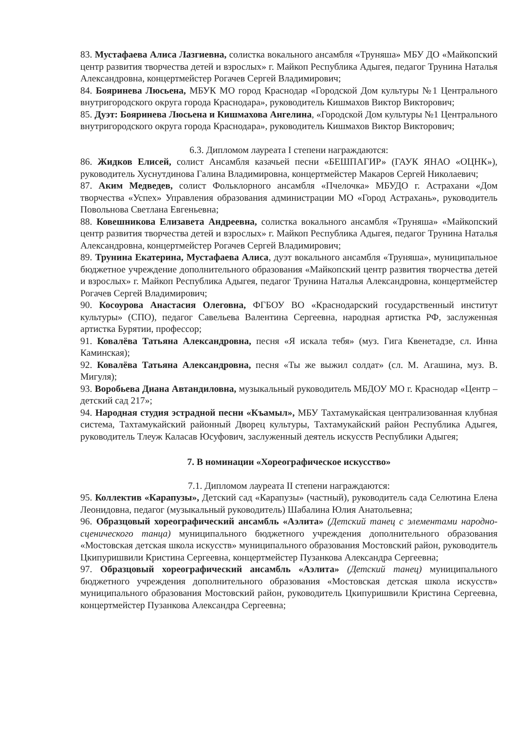83. Мустафаева Алиса Лазгиевна, солистка вокального ансамбля «Труняша» МБУ ДО «Майкопский центр развития творчества детей и взрослых» г. Майкоп Республика Адыгея, педагог Трунина Наталья Александровна, концертмейстер Рогачев Сергей Владимирович;
84. Бояринева Люсьена, МБУК МО город Краснодар «Городской Дом культуры №1 Центрального внутригородского округа города Краснодара», руководитель Кишмахов Виктор Викторович;
85. Дуэт: Бояринева Люсьена и Кишмахова Ангелина, «Городской Дом культуры №1 Центрального внутригородского округа города Краснодара», руководитель Кишмахов Виктор Викторович;
6.3. Дипломом лауреата I степени награждаются:
86. Жидков Елисей, солист Ансамбля казачьей песни «БЕШПАГИР» (ГАУК ЯНАО «ОЦНК»), руководитель Хуснутдинова Галина Владимировна, концертмейстер Макаров Сергей Николаевич;
87. Аким Медведев, солист Фольклорного ансамбля «Пчелочка» МБУДО г. Астрахани «Дом творчества «Успех» Управления образования администрации МО «Город Астрахань», руководитель Повольнова Светлана Евгеньевна;
88. Ковешникова Елизавета Андреевна, солистка вокального ансамбля «Труняша» «Майкопский центр развития творчества детей и взрослых» г. Майкоп Республика Адыгея, педагог Трунина Наталья Александровна, концертмейстер Рогачев Сергей Владимирович;
89. Трунина Екатерина, Мустафаева Алиса, дуэт вокального ансамбля «Труняша», муниципальное бюджетное учреждение дополнительного образования «Майкопский центр развития творчества детей и взрослых» г. Майкоп Республика Адыгея, педагог Трунина Наталья Александровна, концертмейстер Рогачев Сергей Владимирович;
90. Косоурова Анастасия Олеговна, ФГБОУ ВО «Краснодарский государственный институт культуры» (СПО), педагог Савельева Валентина Сергеевна, народная артистка РФ, заслуженная артистка Бурятии, профессор;
91. Ковалёва Татьяна Александровна, песня «Я искала тебя» (муз. Гига Квенетадзе, сл. Инна Каминская);
92. Ковалёва Татьяна Александровна, песня «Ты же выжил солдат» (сл. М. Агашина, муз. В. Мигуля);
93. Воробьева Диана Автандиловна, музыкальный руководитель МБДОУ МО г. Краснодар «Центр – детский сад 217»;
94. Народная студия эстрадной песни «Къамыл», МБУ Тахтамукайская централизованная клубная система, Тахтамукайский районный Дворец культуры, Тахтамукайский район Республика Адыгея, руководитель Тлеуж Каласав Юсуфович, заслуженный деятель искусств Республики Адыгея;
7. В номинации «Хореографическое искусство»
7.1. Дипломом лауреата II степени награждаются:
95. Коллектив «Карапузы», Детский сад «Карапузы» (частный), руководитель сада Селютина Елена Леонидовна, педагог (музыкальный руководитель) Шабалина Юлия Анатольевна;
96. Образцовый хореографический ансамбль «Аэлита» (Детский танец с элементами народно-сценического танца) муниципального бюджетного учреждения дополнительного образования «Мостовская детская школа искусств» муниципального образования Мостовский район, руководитель Цкипуришвили Кристина Сергеевна, концертмейстер Пузанкова Александра Сергеевна;
97. Образцовый хореографический ансамбль «Аэлита» (Детский танец) муниципального бюджетного учреждения дополнительного образования «Мостовская детская школа искусств» муниципального образования Мостовский район, руководитель Цкипуришвили Кристина Сергеевна, концертмейстер Пузанкова Александра Сергеевна;